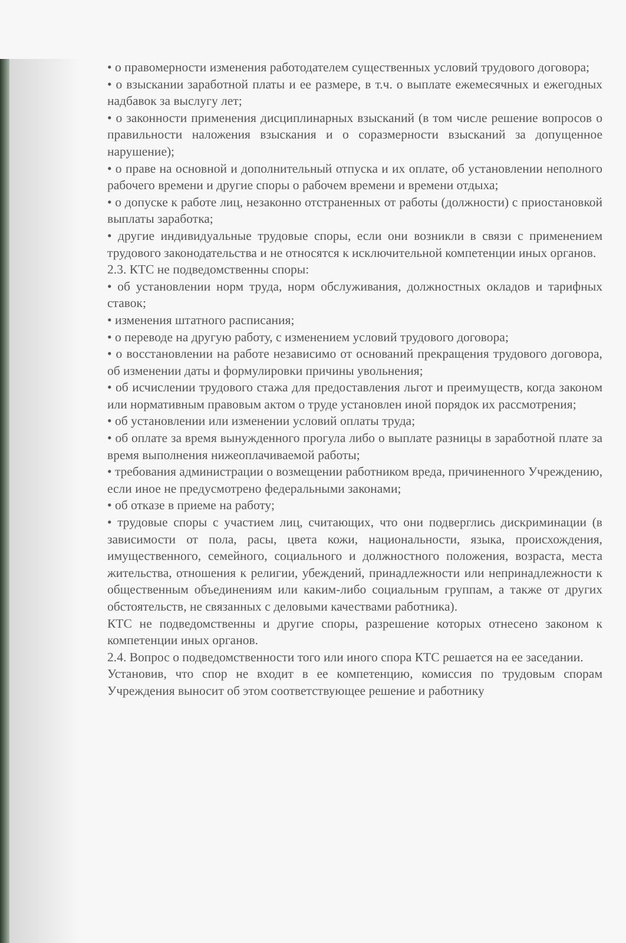• о правомерности изменения работодателем существенных условий трудового договора;
• о взыскании заработной платы и ее размере, в т.ч. о выплате ежемесячных и ежегодных надбавок за выслугу лет;
• о законности применения дисциплинарных взысканий (в том числе решение вопросов о правильности наложения взыскания и о соразмерности взысканий за допущенное нарушение);
• о праве на основной и дополнительный отпуска и их оплате, об установлении неполного рабочего времени и другие споры о рабочем времени и времени отдыха;
• о допуске к работе лиц, незаконно отстраненных от работы (должности) с приостановкой выплаты заработка;
• другие индивидуальные трудовые споры, если они возникли в связи с применением трудового законодательства и не относятся к исключительной компетенции иных органов.
2.3. КТС не подведомственны споры:
• об установлении норм труда, норм обслуживания, должностных окладов и тарифных ставок;
• изменения штатного расписания;
• о переводе на другую работу, с изменением условий трудового договора;
• о восстановлении на работе независимо от оснований прекращения трудового договора, об изменении даты и формулировки причины увольнения;
• об исчислении трудового стажа для предоставления льгот и преимуществ, когда законом или нормативным правовым актом о труде установлен иной порядок их рассмотрения;
• об установлении или изменении условий оплаты труда;
• об оплате за время вынужденного прогула либо о выплате разницы в заработной плате за время выполнения нижеоплачиваемой работы;
• требования администрации о возмещении работником вреда, причиненного Учреждению, если иное не предусмотрено федеральными законами;
• об отказе в приеме на работу;
• трудовые споры с участием лиц, считающих, что они подверглись дискриминации (в зависимости от пола, расы, цвета кожи, национальности, языка, происхождения, имущественного, семейного, социального и должностного положения, возраста, места жительства, отношения к религии, убеждений, принадлежности или непринадлежности к общественным объединениям или каким-либо социальным группам, а также от других обстоятельств, не связанных с деловыми качествами работника).
КТС не подведомственны и другие споры, разрешение которых отнесено законом к компетенции иных органов.
2.4. Вопрос о подведомственности того или иного спора КТС решается на ее заседании.
Установив, что спор не входит в ее компетенцию, комиссия по трудовым спорам Учреждения выносит об этом соответствующее решение и работнику